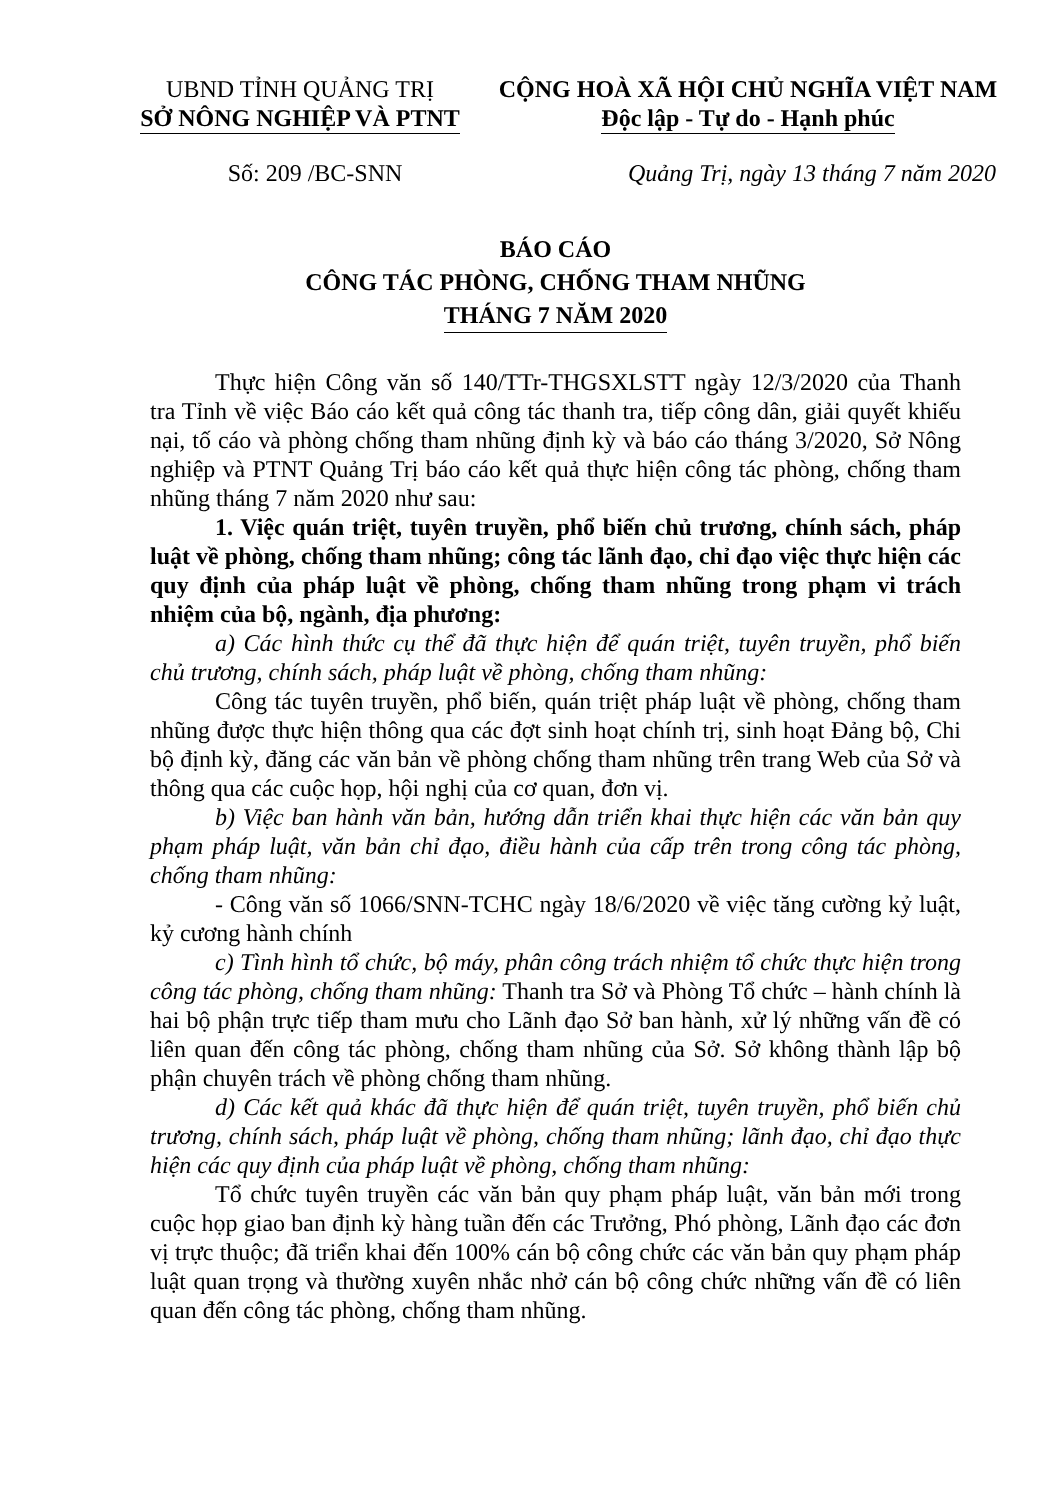UBND TỈNH QUẢNG TRỊ
SỞ NÔNG NGHIỆP VÀ PTNT
CỘNG HOÀ XÃ HỘI CHỦ NGHĨA VIỆT NAM
Độc lập - Tự do - Hạnh phúc
Số: 209 /BC-SNN Quảng Trị, ngày 13 tháng 7 năm 2020
BÁO CÁO
CÔNG TÁC PHÒNG, CHỐNG THAM NHŨNG
THÁNG 7 NĂM 2020
Thực hiện Công văn số 140/TTr-THGSXLSTT ngày 12/3/2020 của Thanh tra Tỉnh về việc Báo cáo kết quả công tác thanh tra, tiếp công dân, giải quyết khiếu nại, tố cáo và phòng chống tham nhũng định kỳ và báo cáo tháng 3/2020, Sở Nông nghiệp và PTNT Quảng Trị báo cáo kết quả thực hiện công tác phòng, chống tham nhũng tháng 7 năm 2020 như sau:
1. Việc quán triệt, tuyên truyền, phổ biến chủ trương, chính sách, pháp luật về phòng, chống tham nhũng; công tác lãnh đạo, chỉ đạo việc thực hiện các quy định của pháp luật về phòng, chống tham nhũng trong phạm vi trách nhiệm của bộ, ngành, địa phương:
a) Các hình thức cụ thể đã thực hiện để quán triệt, tuyên truyền, phổ biến chủ trương, chính sách, pháp luật về phòng, chống tham nhũng:
Công tác tuyên truyền, phổ biến, quán triệt pháp luật về phòng, chống tham nhũng được thực hiện thông qua các đợt sinh hoạt chính trị, sinh hoạt Đảng bộ, Chi bộ định kỳ, đăng các văn bản về phòng chống tham nhũng trên trang Web của Sở và thông qua các cuộc họp, hội nghị của cơ quan, đơn vị.
b) Việc ban hành văn bản, hướng dẫn triển khai thực hiện các văn bản quy phạm pháp luật, văn bản chỉ đạo, điều hành của cấp trên trong công tác phòng, chống tham nhũng:
- Công văn số 1066/SNN-TCHC ngày 18/6/2020 về việc tăng cường kỷ luật, kỷ cương hành chính
c) Tình hình tổ chức, bộ máy, phân công trách nhiệm tổ chức thực hiện trong công tác phòng, chống tham nhũng: Thanh tra Sở và Phòng Tổ chức – hành chính là hai bộ phận trực tiếp tham mưu cho Lãnh đạo Sở ban hành, xử lý những vấn đề có liên quan đến công tác phòng, chống tham nhũng của Sở. Sở không thành lập bộ phận chuyên trách về phòng chống tham nhũng.
d) Các kết quả khác đã thực hiện để quán triệt, tuyên truyền, phổ biến chủ trương, chính sách, pháp luật về phòng, chống tham nhũng; lãnh đạo, chỉ đạo thực hiện các quy định của pháp luật về phòng, chống tham nhũng:
Tổ chức tuyên truyền các văn bản quy phạm pháp luật, văn bản mới trong cuộc họp giao ban định kỳ hàng tuần đến các Trưởng, Phó phòng, Lãnh đạo các đơn vị trực thuộc; đã triển khai đến 100% cán bộ công chức các văn bản quy phạm pháp luật quan trọng và thường xuyên nhắc nhở cán bộ công chức những vấn đề có liên quan đến công tác phòng, chống tham nhũng.